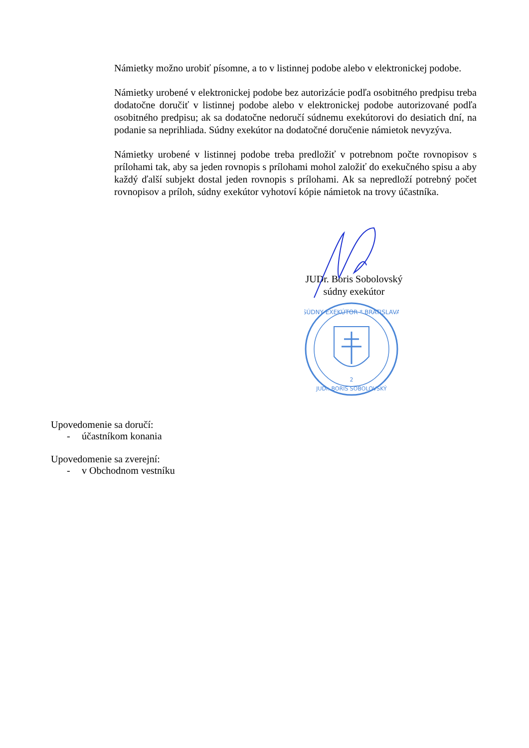Námietky možno urobiť písomne, a to v listinnej podobe alebo v elektronickej podobe.
Námietky urobené v elektronickej podobe bez autorizácie podľa osobitného predpisu treba dodatočne doručiť v listinnej podobe alebo v elektronickej podobe autorizované podľa osobitného predpisu; ak sa dodatočne nedoručí súdnemu exekútorovi do desiatich dní, na podanie sa neprihliada. Súdny exekútor na dodatočné doručenie námietok nevyzýva.
Námietky urobené v listinnej podobe treba predložiť v potrebnom počte rovnopisov s prílohami tak, aby sa jeden rovnopis s prílohami mohol založiť do exekučného spisu a aby každý ďalší subjekt dostal jeden rovnopis s prílohami. Ak sa nepredloží potrebný počet rovnopisov a príloh, súdny exekútor vyhotoví kópie námietok na trovy účastníka.
JUDr. Boris Sobolovský
súdny exekútor
SÚDNY EXEKÚTOR * BRATISLAVA
2
JUDr. BORIS SOBOLOVSKÝ
Upovedomenie sa doručí:
- účastníkom konania
Upovedomenie sa zverejní:
- v Obchodnom vestníku